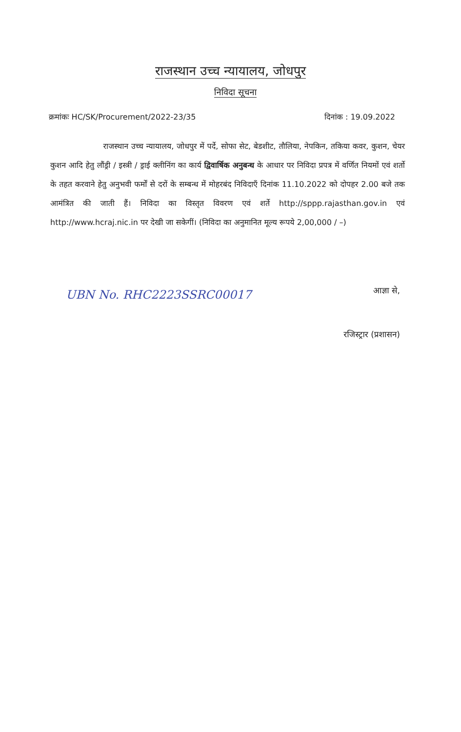राजस्थान उच्च न्यायालय, जोधपुर
निविदा सूचना
क्रमांकः HC/SK/Procurement/2022-23/35
दिनांक : 19.09.2022
राजस्थान उच्च न्यायालय, जोधपुर में पर्दे, सोफा सेट, बेडशीट, तौलिया, नेपकिन, तकिया कवर, कुशन, चेयर कुशन आदि हेतु लौंड्री / इस्त्री / ड्राई क्लीनिंग का कार्य द्विवार्षिक अनुबन्ध के आधार पर निविदा प्रपत्र में वर्णित नियमों एवं शर्तो के तहत करवाने हेतु अनुभवी फर्मों से दरों के सम्बन्ध में मोहरबंद निविदाएँ दिनांक 11.10.2022 को दोपहर 2.00 बजे तक आमंत्रित की जाती हैं। निविदा का विस्तृत विवरण एवं शर्ते http://sppp.rajasthan.gov.in एवं http://www.hcraj.nic.in पर देखी जा सकेगीं। (निविदा का अनुमानित मूल्य रूपये 2,00,000 / –)
UBN No. RHC2223SSRC00017
आज्ञा से,
रजिस्ट्रार (प्रशासन)